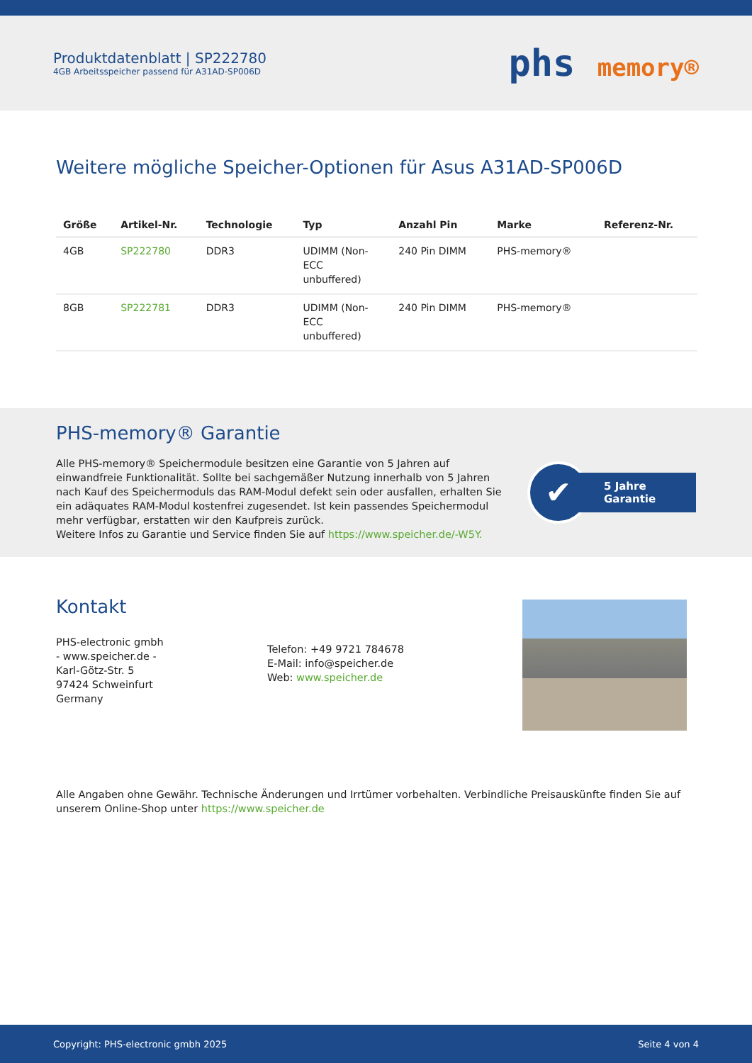Produktdatenblatt | SP222780
4GB Arbeitsspeicher passend für A31AD-SP006D
phs memory®
Weitere mögliche Speicher-Optionen für Asus A31AD-SP006D
| Größe | Artikel-Nr. | Technologie | Typ | Anzahl Pin | Marke | Referenz-Nr. |
| --- | --- | --- | --- | --- | --- | --- |
| 4GB | SP222780 | DDR3 | UDIMM (Non- ECC unbuffered) | 240 Pin DIMM | PHS-memory® | |
| 8GB | SP222781 | DDR3 | UDIMM (Non- ECC unbuffered) | 240 Pin DIMM | PHS-memory® | |
PHS-memory® Garantie
Alle PHS-memory® Speichermodule besitzen eine Garantie von 5 Jahren auf einwandfreie Funktionalität. Sollte bei sachgemäßer Nutzung innerhalb von 5 Jahren nach Kauf des Speichermoduls das RAM-Modul defekt sein oder ausfallen, erhalten Sie ein adäquates RAM-Modul kostenfrei zugesendet. Ist kein passendes Speichermodul mehr verfügbar, erstatten wir den Kaufpreis zurück.
Weitere Infos zu Garantie und Service finden Sie auf https://www.speicher.de/-W5Y.
✔
5 Jahre
Garantie
Kontakt
PHS-electronic gmbh
- www.speicher.de -
Karl-Götz-Str. 5
97424 Schweinfurt
Germany
Telefon: +49 9721 784678
E-Mail: info@speicher.de
Web: www.speicher.de
Alle Angaben ohne Gewähr. Technische Änderungen und Irrtümer vorbehalten. Verbindliche Preisauskünfte finden Sie auf unserem Online-Shop unter https://www.speicher.de
Copyright: PHS-electronic gmbh 2025 Seite 4 von 4